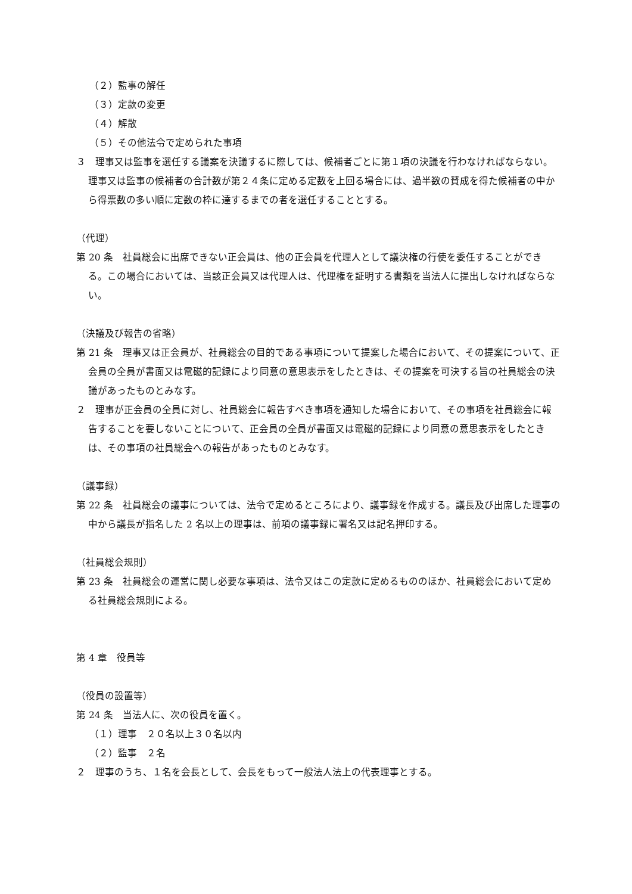（２）監事の解任
（３）定款の変更
（４）解散
（５）その他法令で定められた事項
３　理事又は監事を選任する議案を決議するに際しては、候補者ごとに第１項の決議を行わなければならない。理事又は監事の候補者の合計数が第２４条に定める定数を上回る場合には、過半数の賛成を得た候補者の中から得票数の多い順に定数の枠に達するまでの者を選任することとする。
（代理）
第 20 条　社員総会に出席できない正会員は、他の正会員を代理人として議決権の行使を委任することができる。この場合においては、当該正会員又は代理人は、代理権を証明する書類を当法人に提出しなければならない。
（決議及び報告の省略）
第 21 条　理事又は正会員が、社員総会の目的である事項について提案した場合において、その提案について、正会員の全員が書面又は電磁的記録により同意の意思表示をしたときは、その提案を可決する旨の社員総会の決議があったものとみなす。
２　理事が正会員の全員に対し、社員総会に報告すべき事項を通知した場合において、その事項を社員総会に報告することを要しないことについて、正会員の全員が書面又は電磁的記録により同意の意思表示をしたときは、その事項の社員総会への報告があったものとみなす。
（議事録）
第 22 条　社員総会の議事については、法令で定めるところにより、議事録を作成する。議長及び出席した理事の中から議長が指名した 2 名以上の理事は、前項の議事録に署名又は記名押印する。
（社員総会規則）
第 23 条　社員総会の運営に関し必要な事項は、法令又はこの定款に定めるもののほか、社員総会において定める社員総会規則による。
第 4 章　役員等
（役員の設置等）
第 24 条　当法人に、次の役員を置く。
（１）理事　２０名以上３０名以内
（２）監事　２名
２　理事のうち、１名を会長として、会長をもって一般法人法上の代表理事とする。